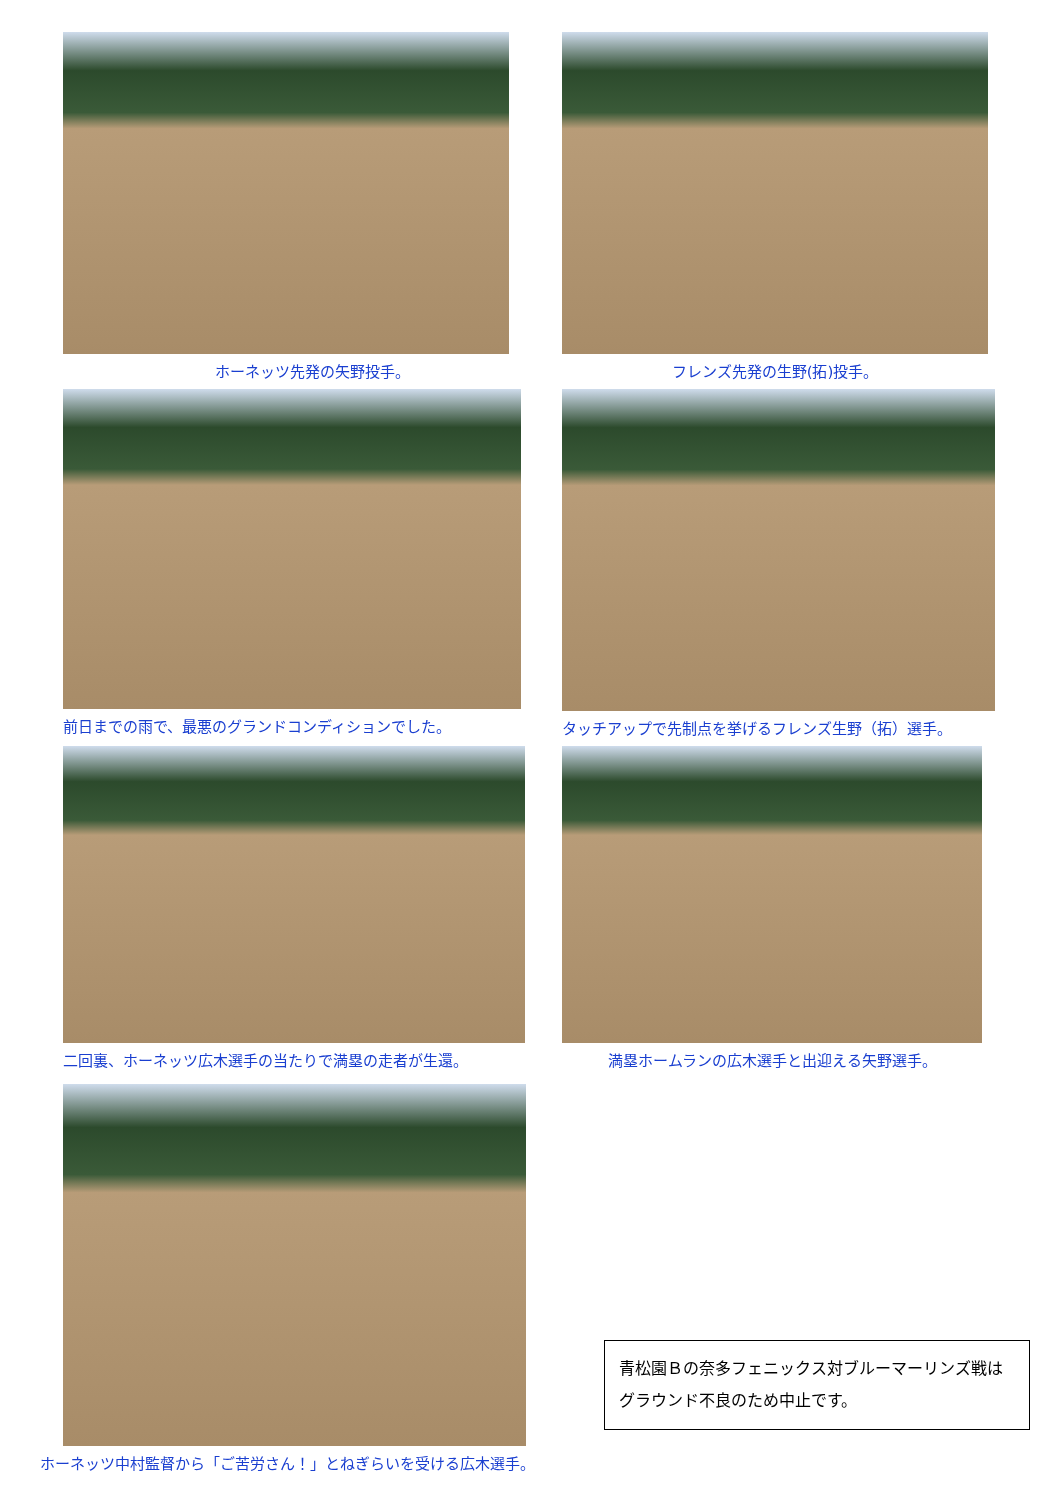ホーネッツ先発の矢野投手。 フレンズ先発の生野(拓)投手。
前日までの雨で、最悪のグランドコンディションでした。 タッチアップで先制点を挙げるフレンズ生野（拓）選手。
二回裏、ホーネッツ広木選手の当たりで満塁の走者が生還。 満塁ホームランの広木選手と出迎える矢野選手。
ホーネッツ中村監督から「ご苦労さん！」とねぎらいを受ける広木選手。
青松園Ｂの奈多フェニックス対ブルーマーリンズ戦はグラウンド不良のため中止です。